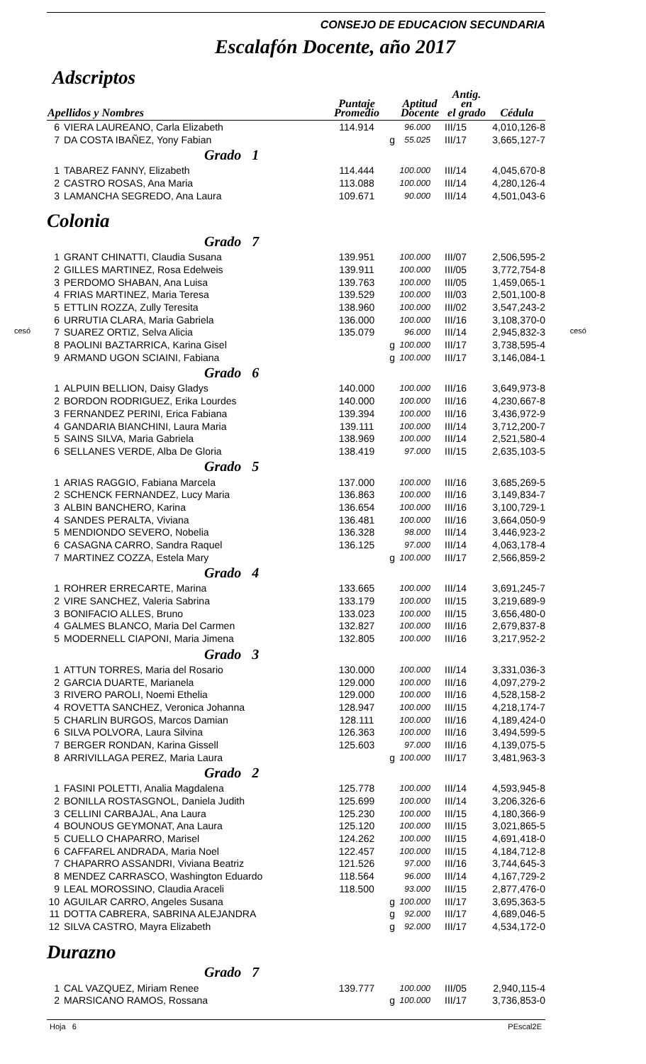CONSEJO DE EDUCACION SECUNDARIA
Escalafón Docente, año 2017
Adscriptos
| Apellidos y Nombres | | Puntaje Promedio | | Aptitud Docente | Antig. en el grado | Cédula |
| --- | --- | --- | --- | --- | --- | --- |
| 6 | VIERA LAUREANO, Carla Elizabeth | 114.914 | | 96.000 | III/15 | 4,010,126-8 |
| 7 | DA COSTA IBAÑEZ, Yony Fabian | | g | 55.025 | III/17 | 3,665,127-7 |
| Grado 1 | | | | | | |
| 1 | TABAREZ FANNY, Elizabeth | 114.444 | | 100.000 | III/14 | 4,045,670-8 |
| 2 | CASTRO ROSAS, Ana Maria | 113.088 | | 100.000 | III/14 | 4,280,126-4 |
| 3 | LAMANCHA SEGREDO, Ana Laura | 109.671 | | 90.000 | III/14 | 4,501,043-6 |
Colonia
| Grado 7 | | | | | | |
| 1 | GRANT CHINATTI, Claudia Susana | 139.951 | | 100.000 | III/07 | 2,506,595-2 |
| 2 | GILLES MARTINEZ, Rosa Edelweis | 139.911 | | 100.000 | III/05 | 3,772,754-8 |
| 3 | PERDOMO SHABAN, Ana Luisa | 139.763 | | 100.000 | III/05 | 1,459,065-1 |
| 4 | FRIAS MARTINEZ, Maria Teresa | 139.529 | | 100.000 | III/03 | 2,501,100-8 |
| 5 | ETTLIN ROZZA, Zully Teresita | 138.960 | | 100.000 | III/02 | 3,547,243-2 |
| 6 | URRUTIA CLARA, Maria Gabriela | 136.000 | | 100.000 | III/16 | 3,108,370-0 |
| cesó 7 | SUAREZ ORTIZ, Selva Alicia | 135.079 | | 96.000 | III/14 | 2,945,832-3 cesó |
| 8 | PAOLINI BAZTARRICA, Karina Gisel | | g | 100.000 | III/17 | 3,738,595-4 |
| 9 | ARMAND UGON SCIAINI, Fabiana | | g | 100.000 | III/17 | 3,146,084-1 |
| Grado 6 | | | | | | |
| 1 | ALPUIN BELLION, Daisy Gladys | 140.000 | | 100.000 | III/16 | 3,649,973-8 |
| 2 | BORDON RODRIGUEZ, Erika Lourdes | 140.000 | | 100.000 | III/16 | 4,230,667-8 |
| 3 | FERNANDEZ PERINI, Erica Fabiana | 139.394 | | 100.000 | III/16 | 3,436,972-9 |
| 4 | GANDARIA BIANCHINI, Laura Maria | 139.111 | | 100.000 | III/14 | 3,712,200-7 |
| 5 | SAINS SILVA, Maria Gabriela | 138.969 | | 100.000 | III/14 | 2,521,580-4 |
| 6 | SELLANES VERDE, Alba De Gloria | 138.419 | | 97.000 | III/15 | 2,635,103-5 |
| Grado 5 | | | | | | |
| 1 | ARIAS RAGGIO, Fabiana Marcela | 137.000 | | 100.000 | III/16 | 3,685,269-5 |
| 2 | SCHENCK FERNANDEZ, Lucy Maria | 136.863 | | 100.000 | III/16 | 3,149,834-7 |
| 3 | ALBIN BANCHERO, Karina | 136.654 | | 100.000 | III/16 | 3,100,729-1 |
| 4 | SANDES PERALTA, Viviana | 136.481 | | 100.000 | III/16 | 3,664,050-9 |
| 5 | MENDIONDO SEVERO, Nobelia | 136.328 | | 98.000 | III/14 | 3,446,923-2 |
| 6 | CASAGNA CARRO, Sandra Raquel | 136.125 | | 97.000 | III/14 | 4,063,178-4 |
| 7 | MARTINEZ COZZA, Estela Mary | | g | 100.000 | III/17 | 2,566,859-2 |
| Grado 4 | | | | | | |
| 1 | ROHRER ERRECARTE, Marina | 133.665 | | 100.000 | III/14 | 3,691,245-7 |
| 2 | VIRE SANCHEZ, Valeria Sabrina | 133.179 | | 100.000 | III/15 | 3,219,689-9 |
| 3 | BONIFACIO ALLES, Bruno | 133.023 | | 100.000 | III/15 | 3,656,480-0 |
| 4 | GALMES BLANCO, Maria Del Carmen | 132.827 | | 100.000 | III/16 | 2,679,837-8 |
| 5 | MODERNELL CIAPONI, Maria Jimena | 132.805 | | 100.000 | III/16 | 3,217,952-2 |
| Grado 3 | | | | | | |
| 1 | ATTUN TORRES, Maria del Rosario | 130.000 | | 100.000 | III/14 | 3,331,036-3 |
| 2 | GARCIA DUARTE, Marianela | 129.000 | | 100.000 | III/16 | 4,097,279-2 |
| 3 | RIVERO PAROLI, Noemi Ethelia | 129.000 | | 100.000 | III/16 | 4,528,158-2 |
| 4 | ROVETTA SANCHEZ, Veronica Johanna | 128.947 | | 100.000 | III/15 | 4,218,174-7 |
| 5 | CHARLIN BURGOS, Marcos Damian | 128.111 | | 100.000 | III/16 | 4,189,424-0 |
| 6 | SILVA POLVORA, Laura Silvina | 126.363 | | 100.000 | III/16 | 3,494,599-5 |
| 7 | BERGER RONDAN, Karina Gissell | 125.603 | | 97.000 | III/16 | 4,139,075-5 |
| 8 | ARRIVILLAGA PEREZ, Maria Laura | | g | 100.000 | III/17 | 3,481,963-3 |
| Grado 2 | | | | | | |
| 1 | FASINI POLETTI, Analia Magdalena | 125.778 | | 100.000 | III/14 | 4,593,945-8 |
| 2 | BONILLA ROSTASGNOL, Daniela Judith | 125.699 | | 100.000 | III/14 | 3,206,326-6 |
| 3 | CELLINI CARBAJAL, Ana Laura | 125.230 | | 100.000 | III/15 | 4,180,366-9 |
| 4 | BOUNOUS GEYMONAT, Ana Laura | 125.120 | | 100.000 | III/15 | 3,021,865-5 |
| 5 | CUELLO CHAPARRO, Marisel | 124.262 | | 100.000 | III/15 | 4,691,418-0 |
| 6 | CAFFAREL ANDRADA, Maria Noel | 122.457 | | 100.000 | III/15 | 4,184,712-8 |
| 7 | CHAPARRO ASSANDRI, Viviana Beatriz | 121.526 | | 97.000 | III/16 | 3,744,645-3 |
| 8 | MENDEZ CARRASCO, Washington Eduardo | 118.564 | | 96.000 | III/14 | 4,167,729-2 |
| 9 | LEAL MOROSSINO, Claudia Araceli | 118.500 | | 93.000 | III/15 | 2,877,476-0 |
| 10 | AGUILAR CARRO, Angeles Susana | | g | 100.000 | III/17 | 3,695,363-5 |
| 11 | DOTTA CABRERA, SABRINA ALEJANDRA | | g | 92.000 | III/17 | 4,689,046-5 |
| 12 | SILVA CASTRO, Mayra Elizabeth | | g | 92.000 | III/17 | 4,534,172-0 |
Durazno
| Grado 7 | | | | | | |
| 1 | CAL VAZQUEZ, Miriam Renee | 139.777 | | 100.000 | III/05 | 2,940,115-4 |
| 2 | MARSICANO RAMOS, Rossana | | g | 100.000 | III/17 | 3,736,853-0 |
Hoja 6 PEscal2E